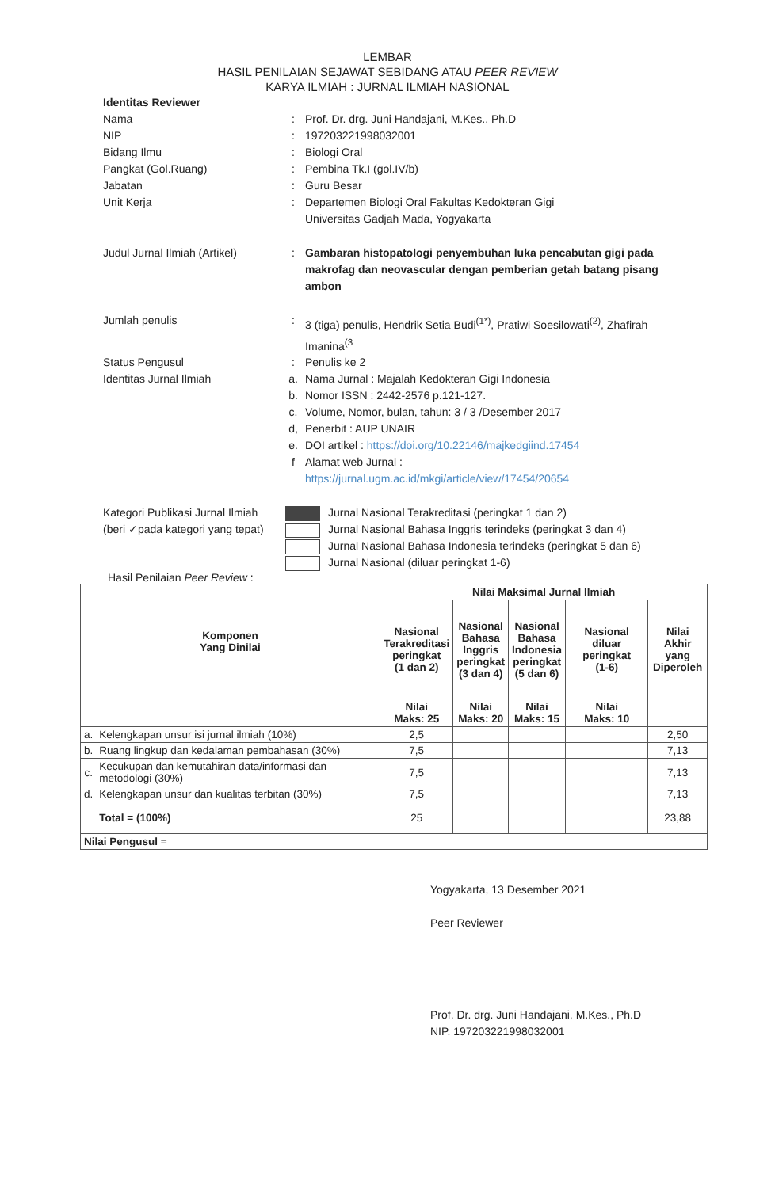LEMBAR
HASIL PENILAIAN SEJAWAT SEBIDANG ATAU PEER REVIEW
KARYA ILMIAH : JURNAL ILMIAH NASIONAL
Identitas Reviewer
Nama : Prof. Dr. drg. Juni Handajani, M.Kes., Ph.D
NIP : 197203221998032001
Bidang Ilmu : Biologi Oral
Pangkat (Gol.Ruang) : Pembina Tk.I (gol.IV/b)
Jabatan : Guru Besar
Unit Kerja : Departemen Biologi Oral Fakultas Kedokteran Gigi
Universitas Gadjah Mada, Yogyakarta
Judul Jurnal Ilmiah (Artikel)
: Gambaran histopatologi penyembuhan luka pencabutan gigi pada makrofag dan neovascular dengan pemberian getah batang pisang ambon
Jumlah penulis : 3 (tiga) penulis, Hendrik Setia Budi<sup>(1*)</sup>, Pratiwi Soesilowati<sup>(2)</sup>, Zhafirah Imanina<sup>(3</sup>
Status Pengusul : Penulis ke 2
Identitas Jurnal Ilmiah a. Nama Jurnal : Majalah Kedokteran Gigi Indonesia
b. Nomor ISSN : 2442-2576 p.121-127.
c. Volume, Nomor, bulan, tahun: 3 / 3 /Desember 2017
d, Penerbit : AUP UNAIR
e. DOI artikel : https://doi.org/10.22146/majkedgiind.17454
f Alamat web Jurnal :
https://jurnal.ugm.ac.id/mkgi/article/view/17454/20654
Kategori Publikasi Jurnal Ilmiah
(beri ✓pada kategori yang tepat)
Jurnal Nasional Terakreditasi (peringkat 1 dan 2)
Jurnal Nasional Bahasa Inggris terindeks (peringkat 3 dan 4)
Jurnal Nasional Bahasa Indonesia terindeks (peringkat 5 dan 6)
Jurnal Nasional (diluar peringkat 1-6)
Hasil Penilaian Peer Review :
| Komponen Yang Dinilai | | Nilai Maksimal Jurnal Ilmiah | | | | |
| --- | --- | --- | --- | --- | --- | --- |
| | | Nasional Terakreditasi peringkat (1 dan 2) | Nasional Bahasa Inggris peringkat (3 dan 4) | Nasional Bahasa Indonesia peringkat (5 dan 6) | Nasional diluar peringkat (1-6) | Nilai Akhir yang Diperoleh |
| | | Nilai Maks: 25 | Nilai Maks: 20 | Nilai Maks: 15 | Nilai Maks: 10 | |
| a. | Kelengkapan unsur isi jurnal ilmiah (10%) | 2,5 | | | | 2,50 |
| b. | Ruang lingkup dan kedalaman pembahasan (30%) | 7,5 | | | | 7,13 |
| c. | Kecukupan dan kemutahiran data/informasi dan metodologi (30%) | 7,5 | | | | 7,13 |
| d. | Kelengkapan unsur dan kualitas terbitan (30%) | 7,5 | | | | 7,13 |
| | Total = (100%) | 25 | | | | 23,88 |
| Nilai Pengusul = | | | | | | |
Yogyakarta, 13 Desember 2021
Peer Reviewer
Prof. Dr. drg. Juni Handajani, M.Kes., Ph.D
NIP. 197203221998032001